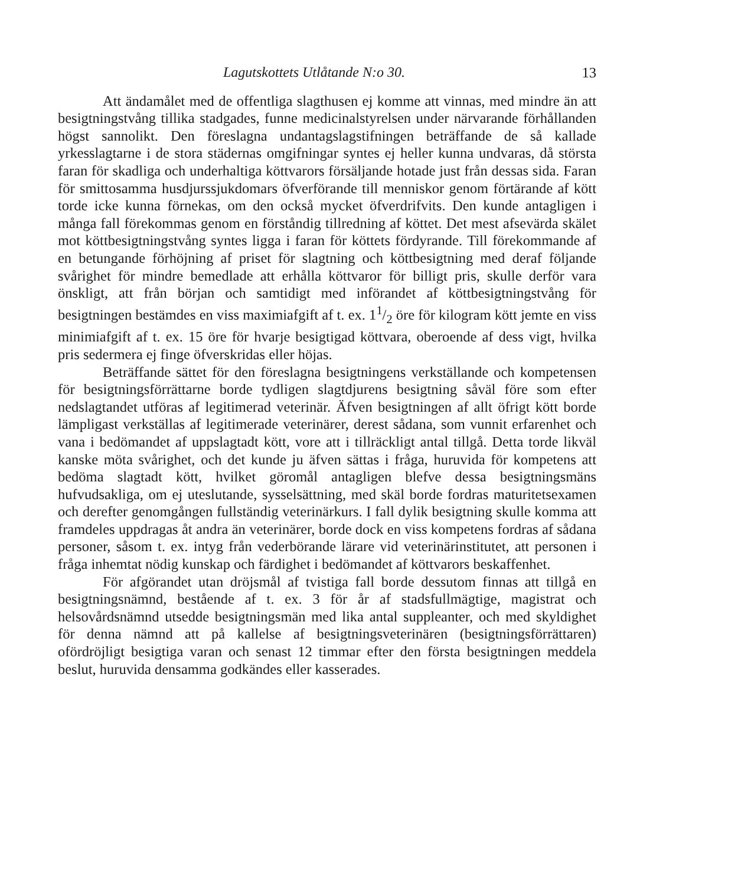Lagutskottets Utlåtande N:o 30. 13
Att ändamålet med de offentliga slagthusen ej komme att vinnas, med mindre än att besigtningstvång tillika stadgades, funne medicinalstyrelsen under närvarande förhållanden högst sannolikt. Den föreslagna undantagslagstifningen beträffande de så kallade yrkesslagtarne i de stora städernas omgifningar syntes ej heller kunna undvaras, då största faran för skadliga och underhaltiga köttvarors försäljande hotade just från dessas sida. Faran för smittosamma husdjurssjukdomars öfverförande till menniskor genom förtärande af kött torde icke kunna förnekas, om den också mycket öfverdrifvits. Den kunde antagligen i många fall förekommas genom en förståndig tillredning af köttet. Det mest afsevärda skälet mot köttbesigtningstvång syntes ligga i faran för köttets fördyrande. Till förekommande af en betungande förhöjning af priset för slagtning och köttbesigtning med deraf följande svårighet för mindre bemedlade att erhålla köttvaror för billigt pris, skulle derför vara önskligt, att från början och samtidigt med införandet af köttbesigtningstvång för besigtningen bestämdes en viss maximiafgift af t. ex. 11/2 öre för kilogram kött jemte en viss minimiafgift af t. ex. 15 öre för hvarje besigtigad köttvara, oberoende af dess vigt, hvilka pris sedermera ej finge öfverskridas eller höjas.
Beträffande sättet för den föreslagna besigtningens verkställande och kompetensen för besigtningsförrättarne borde tydligen slagtdjurens besigtning såväl före som efter nedslagtandet utföras af legitimerad veterinär. Äfven besigtningen af allt öfrigt kött borde lämpligast verkställas af legitimerade veterinärer, derest sådana, som vunnit erfarenhet och vana i bedömandet af uppslagtadt kött, vore att i tillräckligt antal tillgå. Detta torde likväl kanske möta svårighet, och det kunde ju äfven sättas i fråga, huruvida för kompetens att bedöma slagtadt kött, hvilket göromål antagligen blefve dessa besigtningsmäns hufvudsakliga, om ej uteslutande, sysselsättning, med skäl borde fordras maturitetsexamen och derefter genomgången fullständig veterinärkurs. I fall dylik besigtning skulle komma att framdeles uppdragas åt andra än veterinärer, borde dock en viss kompetens fordras af sådana personer, såsom t. ex. intyg från vederbörande lärare vid veterinärinstitutet, att personen i fråga inhemtat nödig kunskap och färdighet i bedömandet af köttvarors beskaffenhet.
För afgörandet utan dröjsmål af tvistiga fall borde dessutom finnas att tillgå en besigtningsnämnd, bestående af t. ex. 3 för år af stadsfullmägtige, magistrat och helsovårdsnämnd utsedde besigtningsmän med lika antal suppleanter, och med skyldighet för denna nämnd att på kallelse af besigtningsveterinären (besigtningsförrättaren) ofördröjligt besigtiga varan och senast 12 timmar efter den första besigtningen meddela beslut, huruvida densamma godkändes eller kasserades.